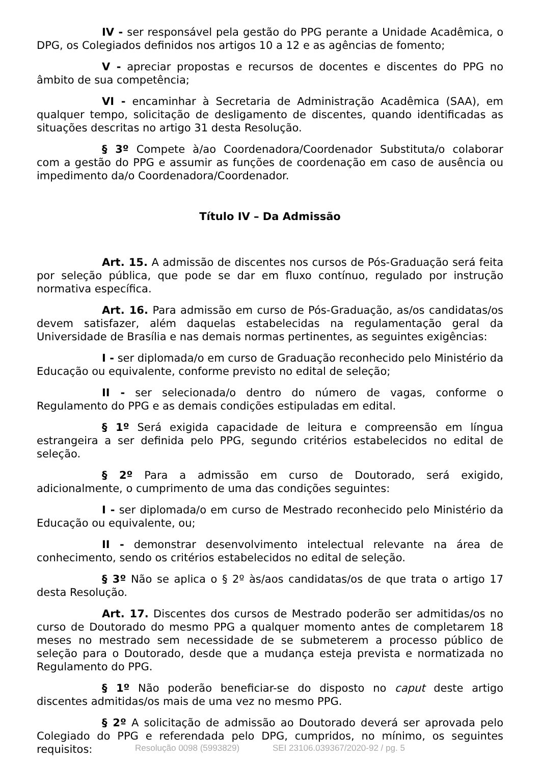IV - ser responsável pela gestão do PPG perante a Unidade Acadêmica, o DPG, os Colegiados definidos nos artigos 10 a 12 e as agências de fomento;
V - apreciar propostas e recursos de docentes e discentes do PPG no âmbito de sua competência;
VI - encaminhar à Secretaria de Administração Acadêmica (SAA), em qualquer tempo, solicitação de desligamento de discentes, quando identificadas as situações descritas no artigo 31 desta Resolução.
§ 3º Compete à/ao Coordenadora/Coordenador Substituta/o colaborar com a gestão do PPG e assumir as funções de coordenação em caso de ausência ou impedimento da/o Coordenadora/Coordenador.
Título IV – Da Admissão
Art. 15. A admissão de discentes nos cursos de Pós-Graduação será feita por seleção pública, que pode se dar em fluxo contínuo, regulado por instrução normativa específica.
Art. 16. Para admissão em curso de Pós-Graduação, as/os candidatas/os devem satisfazer, além daquelas estabelecidas na regulamentação geral da Universidade de Brasília e nas demais normas pertinentes, as seguintes exigências:
I - ser diplomada/o em curso de Graduação reconhecido pelo Ministério da Educação ou equivalente, conforme previsto no edital de seleção;
II - ser selecionada/o dentro do número de vagas, conforme o Regulamento do PPG e as demais condições estipuladas em edital.
§ 1º Será exigida capacidade de leitura e compreensão em língua estrangeira a ser definida pelo PPG, segundo critérios estabelecidos no edital de seleção.
§ 2º Para a admissão em curso de Doutorado, será exigido, adicionalmente, o cumprimento de uma das condições seguintes:
I - ser diplomada/o em curso de Mestrado reconhecido pelo Ministério da Educação ou equivalente, ou;
II - demonstrar desenvolvimento intelectual relevante na área de conhecimento, sendo os critérios estabelecidos no edital de seleção.
§ 3º Não se aplica o § 2º às/aos candidatas/os de que trata o artigo 17 desta Resolução.
Art. 17. Discentes dos cursos de Mestrado poderão ser admitidas/os no curso de Doutorado do mesmo PPG a qualquer momento antes de completarem 18 meses no mestrado sem necessidade de se submeterem a processo público de seleção para o Doutorado, desde que a mudança esteja prevista e normatizada no Regulamento do PPG.
§ 1º Não poderão beneficiar-se do disposto no caput deste artigo discentes admitidas/os mais de uma vez no mesmo PPG.
§ 2º A solicitação de admissão ao Doutorado deverá ser aprovada pelo Colegiado do PPG e referendada pelo DPG, cumpridos, no mínimo, os seguintes requisitos:
Resolução 0098 (5993829) SEI 23106.039367/2020-92 / pg. 5